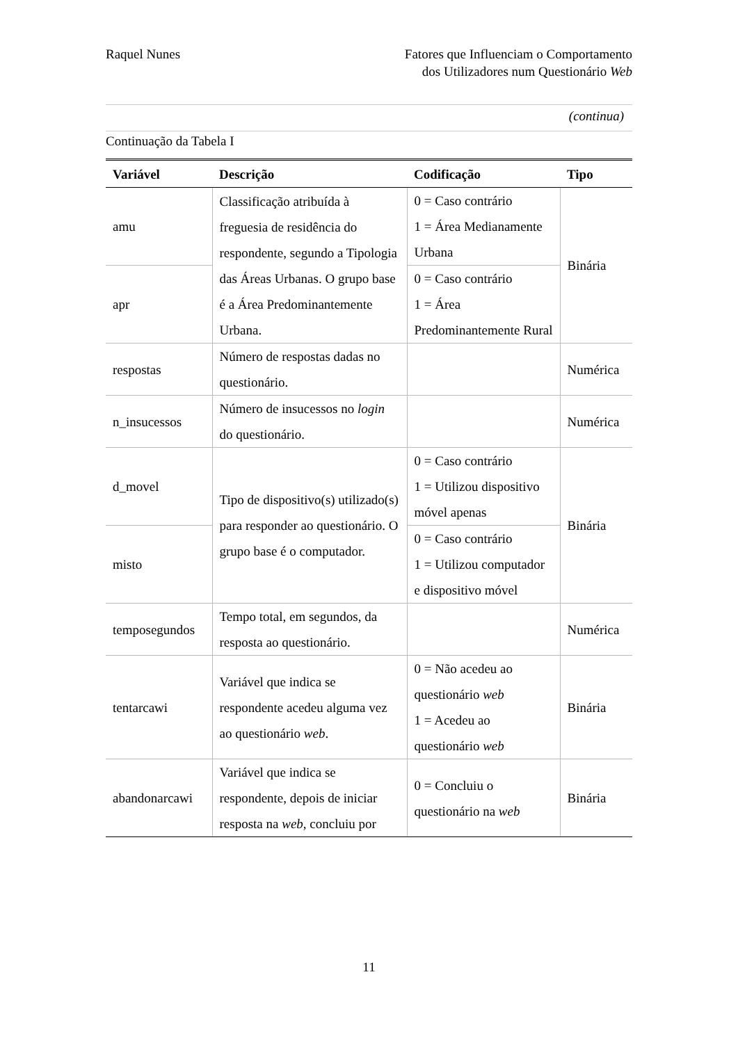Raquel Nunes Fatores que Influenciam o Comportamento
dos Utilizadores num Questionário Web
(continua)
Continuação da Tabela I
| Variável | Descrição | Codificação | Tipo |
| --- | --- | --- | --- |
| amu | Classificação atribuída à freguesia de residência do respondente, segundo a Tipologia das Áreas Urbanas. O grupo base é a Área Predominantemente Urbana. | 0 = Caso contrário 1 = Área Medianamente Urbana | Binária |
| apr | | 0 = Caso contrário 1 = Área Predominantemente Rural | |
| respostas | Número de respostas dadas no questionário. | | Numérica |
| n_insucessos | Número de insucessos no login do questionário. | | Numérica |
| d_movel | Tipo de dispositivo(s) utilizado(s) para responder ao questionário. O grupo base é o computador. | 0 = Caso contrário 1 = Utilizou dispositivo móvel apenas | Binária |
| misto | | 0 = Caso contrário 1 = Utilizou computador e dispositivo móvel | |
| temposegundos | Tempo total, em segundos, da resposta ao questionário. | | Numérica |
| tentarcawi | Variável que indica se respondente acedeu alguma vez ao questionário web . | 0 = Não acedeu ao questionário web 1 = Acedeu ao questionário web | Binária |
| abandonarcawi | Variável que indica se respondente, depois de iniciar resposta na web , concluiu por | 0 = Concluiu o questionário na web | Binária |
11